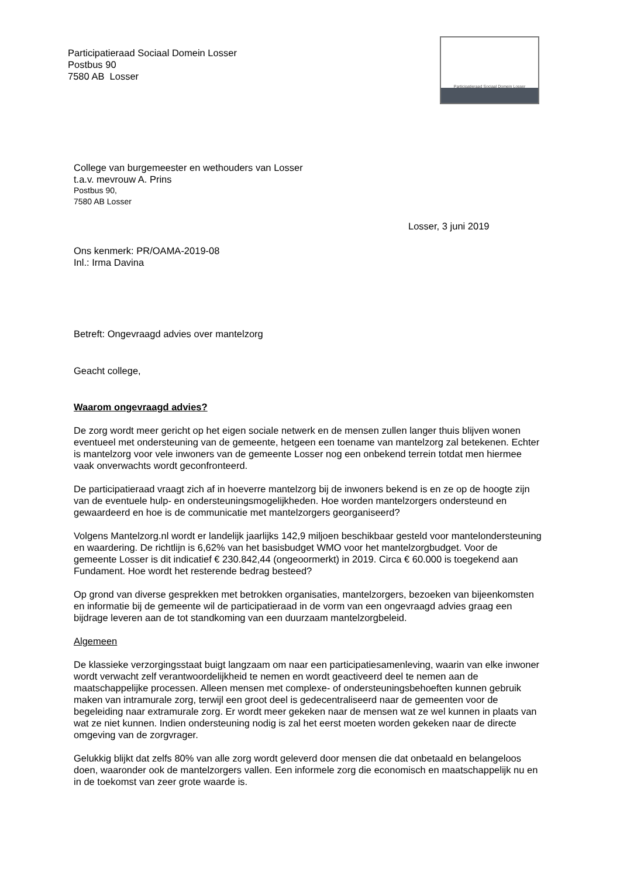Participatieraad Sociaal Domein Losser
Postbus 90
7580 AB Losser
Participatieraad Sociaal Domein Losser
College van burgemeester en wethouders van Losser
t.a.v. mevrouw A. Prins
Postbus 90,
7580 AB Losser
Losser, 3 juni 2019
Ons kenmerk: PR/OAMA-2019-08
Inl.: Irma Davina
Betreft: Ongevraagd advies over mantelzorg
Geacht college,
Waarom ongevraagd advies?
De zorg wordt meer gericht op het eigen sociale netwerk en de mensen zullen langer thuis blijven wonen eventueel met ondersteuning van de gemeente, hetgeen een toename van mantelzorg zal betekenen. Echter is mantelzorg voor vele inwoners van de gemeente Losser nog een onbekend terrein totdat men hiermee vaak onverwachts wordt geconfronteerd.
De participatieraad vraagt zich af in hoeverre mantelzorg bij de inwoners bekend is en ze op de hoogte zijn van de eventuele hulp- en ondersteuningsmogelijkheden. Hoe worden mantelzorgers ondersteund en gewaardeerd en hoe is de communicatie met mantelzorgers georganiseerd?
Volgens Mantelzorg.nl wordt er landelijk jaarlijks 142,9 miljoen beschikbaar gesteld voor mantelondersteuning en waardering. De richtlijn is 6,62% van het basisbudget WMO voor het mantelzorgbudget. Voor de gemeente Losser is dit indicatief € 230.842,44 (ongeoormerkt) in 2019. Circa € 60.000 is toegekend aan Fundament. Hoe wordt het resterende bedrag besteed?
Op grond van diverse gesprekken met betrokken organisaties, mantelzorgers, bezoeken van bijeenkomsten en informatie bij de gemeente wil de participatieraad in de vorm van een ongevraagd advies graag een bijdrage leveren aan de tot standkoming van een duurzaam mantelzorgbeleid.
Algemeen
De klassieke verzorgingsstaat buigt langzaam om naar een participatiesamenleving, waarin van elke inwoner wordt verwacht zelf verantwoordelijkheid te nemen en wordt geactiveerd deel te nemen aan de maatschappelijke processen. Alleen mensen met complexe- of ondersteuningsbehoeften kunnen gebruik maken van intramurale zorg, terwijl een groot deel is gedecentraliseerd naar de gemeenten voor de begeleiding naar extramurale zorg. Er wordt meer gekeken naar de mensen wat ze wel kunnen in plaats van wat ze niet kunnen. Indien ondersteuning nodig is zal het eerst moeten worden gekeken naar de directe omgeving van de zorgvrager.
Gelukkig blijkt dat zelfs 80% van alle zorg wordt geleverd door mensen die dat onbetaald en belangeloos doen, waaronder ook de mantelzorgers vallen. Een informele zorg die economisch en maatschappelijk nu en in de toekomst van zeer grote waarde is.